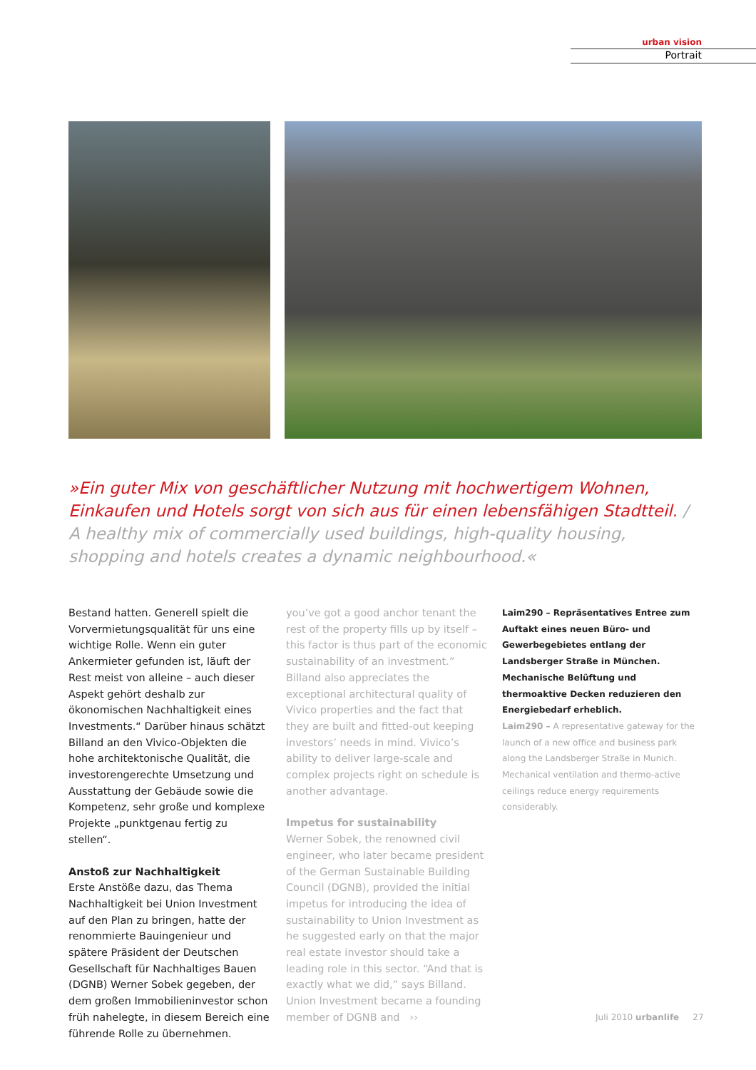urban vision
Portrait
»Ein guter Mix von geschäftlicher Nutzung mit hochwertigem Wohnen, Einkaufen und Hotels sorgt von sich aus für einen lebensfähigen Stadtteil. / A healthy mix of commercially used buildings, high-quality housing, shopping and hotels creates a dynamic neighbourhood.«
Bestand hatten. Generell spielt die Vorvermietungsqualität für uns eine wichtige Rolle. Wenn ein guter Ankermieter gefunden ist, läuft der Rest meist von alleine – auch dieser Aspekt gehört deshalb zur ökonomischen Nachhaltigkeit eines Investments.“ Darüber hinaus schätzt Billand an den Vivico-Objekten die hohe architektonische Qualität, die investorengerechte Umsetzung und Ausstattung der Gebäude sowie die Kompetenz, sehr große und komplexe Projekte „punktgenau fertig zu stellen“.
Anstoß zur Nachhaltigkeit
Erste Anstöße dazu, das Thema Nachhaltigkeit bei Union Investment auf den Plan zu bringen, hatte der renommierte Bauingenieur und spätere Präsident der Deutschen Gesellschaft für Nachhaltiges Bauen (DGNB) Werner Sobek gegeben, der dem großen Immobilieninvestor schon früh nahelegte, in diesem Bereich eine führende Rolle zu übernehmen.
you’ve got a good anchor tenant the rest of the property fills up by itself – this factor is thus part of the economic sustainability of an investment.” Billand also appreciates the exceptional architectural quality of Vivico properties and the fact that they are built and fitted-out keeping investors’ needs in mind. Vivico’s ability to deliver large-scale and complex projects right on schedule is another advantage.
Impetus for sustainability
Werner Sobek, the renowned civil engineer, who later became president of the German Sustainable Building Council (DGNB), provided the initial impetus for introducing the idea of sustainability to Union Investment as he suggested early on that the major real estate investor should take a leading role in this sector. “And that is exactly what we did,” says Billand. Union Investment became a founding member of DGNB and ››
Laim290 – Repräsentatives Entree zum Auftakt eines neuen Büro- und Gewerbegebietes entlang der Landsberger Straße in München. Mechanische Belüftung und thermoaktive Decken reduzieren den Energiebedarf erheblich.
Laim290 – A representative gateway for the launch of a new office and business park along the Landsberger Straße in Munich. Mechanical ventilation and thermo-active ceilings reduce energy requirements considerably.
Juli 2010 urbanlife 27